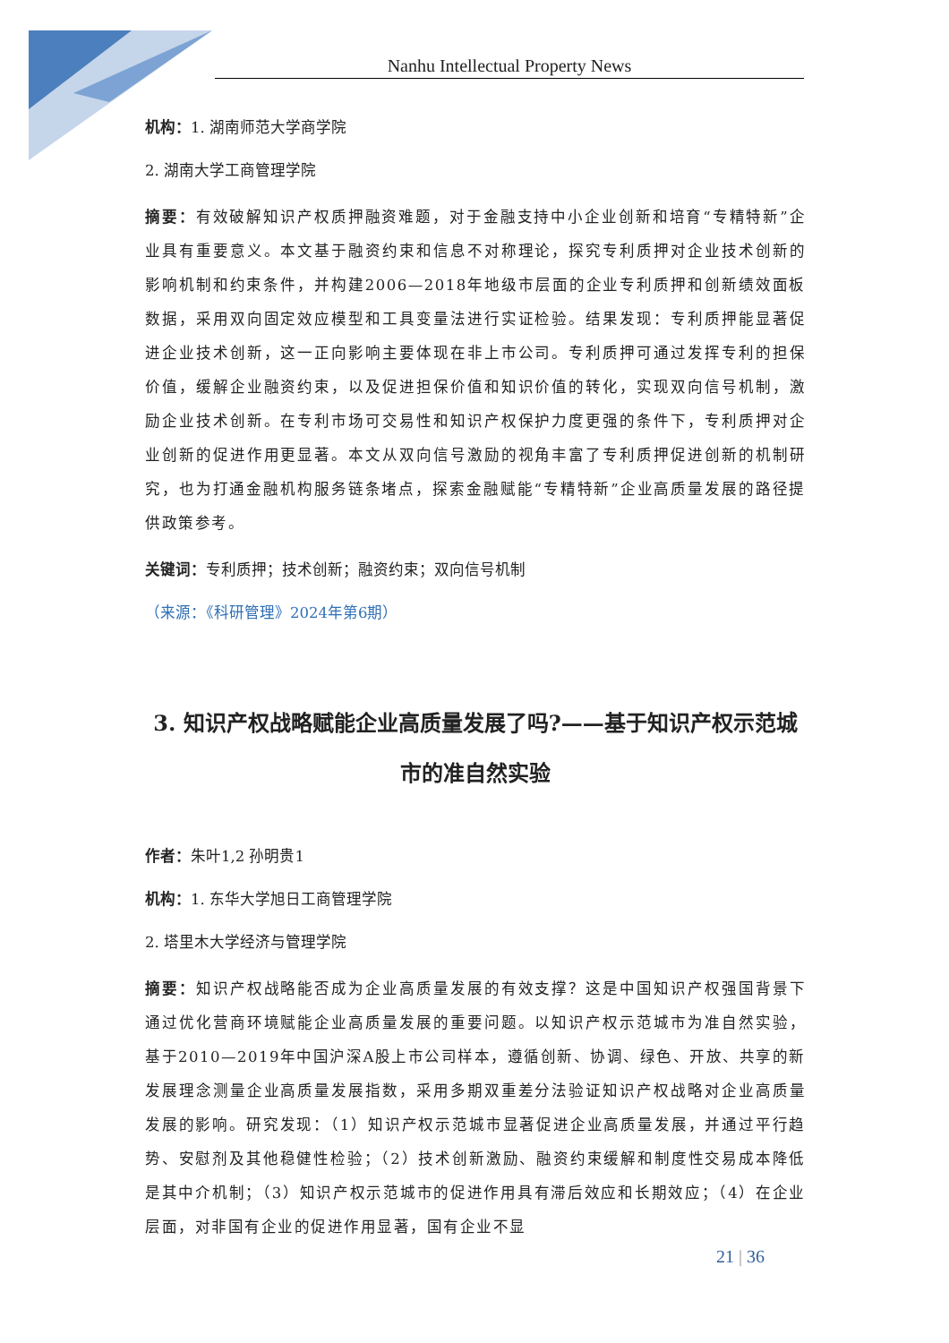Nanhu Intellectual Property News
机构：1. 湖南师范大学商学院
2. 湖南大学工商管理学院
摘要：有效破解知识产权质押融资难题，对于金融支持中小企业创新和培育“专精特新”企业具有重要意义。本文基于融资约束和信息不对称理论，探究专利质押对企业技术创新的影响机制和约束条件，并构建2006—2018年地级市层面的企业专利质押和创新绩效面板数据，采用双向固定效应模型和工具变量法进行实证检验。结果发现：专利质押能显著促进企业技术创新，这一正向影响主要体现在非上市公司。专利质押可通过发挥专利的担保价值，缓解企业融资约束，以及促进担保价值和知识价值的转化，实现双向信号机制，激励企业技术创新。在专利市场可交易性和知识产权保护力度更强的条件下，专利质押对企业创新的促进作用更显著。本文从双向信号激励的视角丰富了专利质押促进创新的机制研究，也为打通金融机构服务链条堵点，探索金融赋能“专精特新”企业高质量发展的路径提供政策参考。
关键词：专利质押；技术创新；融资约束；双向信号机制
（来源：《科研管理》2024年第6期）
3. 知识产权战略赋能企业高质量发展了吗?——基于知识产权示范城市的准自然实验
作者：朱叶1,2 孙明贵1
机构：1. 东华大学旭日工商管理学院
2. 塔里木大学经济与管理学院
摘要：知识产权战略能否成为企业高质量发展的有效支撑？这是中国知识产权强国背景下通过优化营商环境赋能企业高质量发展的重要问题。以知识产权示范城市为准自然实验，基于2010—2019年中国沪深A股上市公司样本，遵循创新、协调、绿色、开放、共享的新发展理念测量企业高质量发展指数，采用多期双重差分法验证知识产权战略对企业高质量发展的影响。研究发现：（1）知识产权示范城市显著促进企业高质量发展，并通过平行趋势、安慰剂及其他稳健性检验；（2）技术创新激励、融资约束缓解和制度性交易成本降低是其中介机制；（3）知识产权示范城市的促进作用具有滞后效应和长期效应；（4）在企业层面，对非国有企业的促进作用显著，国有企业不显
21 | 36